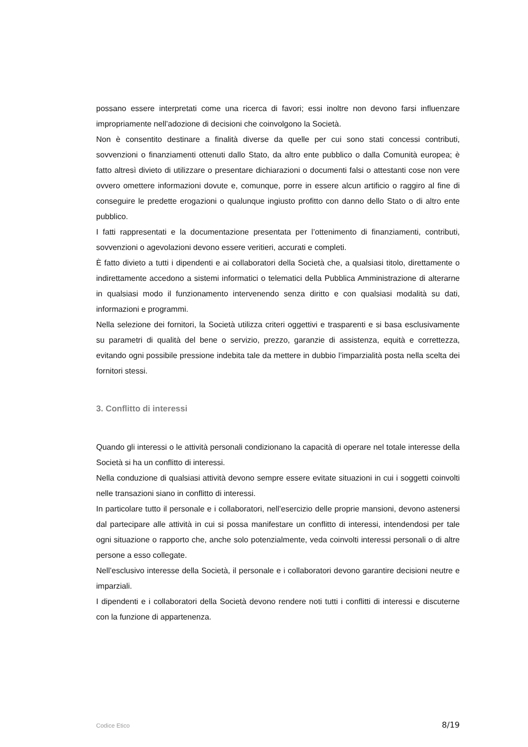possano essere interpretati come una ricerca di favori; essi inoltre non devono farsi influenzare impropriamente nell’adozione di decisioni che coinvolgono la Società.
Non è consentito destinare a finalità diverse da quelle per cui sono stati concessi contributi, sovvenzioni o finanziamenti ottenuti dallo Stato, da altro ente pubblico o dalla Comunità europea; è fatto altresì divieto di utilizzare o presentare dichiarazioni o documenti falsi o attestanti cose non vere ovvero omettere informazioni dovute e, comunque, porre in essere alcun artificio o raggiro al fine di conseguire le predette erogazioni o qualunque ingiusto profitto con danno dello Stato o di altro ente pubblico.
I fatti rappresentati e la documentazione presentata per l’ottenimento di finanziamenti, contributi, sovvenzioni o agevolazioni devono essere veritieri, accurati e completi.
È fatto divieto a tutti i dipendenti e ai collaboratori della Società che, a qualsiasi titolo, direttamente o indirettamente accedono a sistemi informatici o telematici della Pubblica Amministrazione di alterarne in qualsiasi modo il funzionamento intervenendo senza diritto e con qualsiasi modalità su dati, informazioni e programmi.
Nella selezione dei fornitori, la Società utilizza criteri oggettivi e trasparenti e si basa esclusivamente su parametri di qualità del bene o servizio, prezzo, garanzie di assistenza, equità e correttezza, evitando ogni possibile pressione indebita tale da mettere in dubbio l’imparzialità posta nella scelta dei fornitori stessi.
3. Conflitto di interessi
Quando gli interessi o le attività personali condizionano la capacità di operare nel totale interesse della Società si ha un conflitto di interessi.
Nella conduzione di qualsiasi attività devono sempre essere evitate situazioni in cui i soggetti coinvolti nelle transazioni siano in conflitto di interessi.
In particolare tutto il personale e i collaboratori, nell’esercizio delle proprie mansioni, devono astenersi dal partecipare alle attività in cui si possa manifestare un conflitto di interessi, intendendosi per tale ogni situazione o rapporto che, anche solo potenzialmente, veda coinvolti interessi personali o di altre persone a esso collegate.
Nell’esclusivo interesse della Società, il personale e i collaboratori devono garantire decisioni neutre e imparziali.
I dipendenti e i collaboratori della Società devono rendere noti tutti i conflitti di interessi e discuterne con la funzione di appartenenza.
Codice Etico 8/19